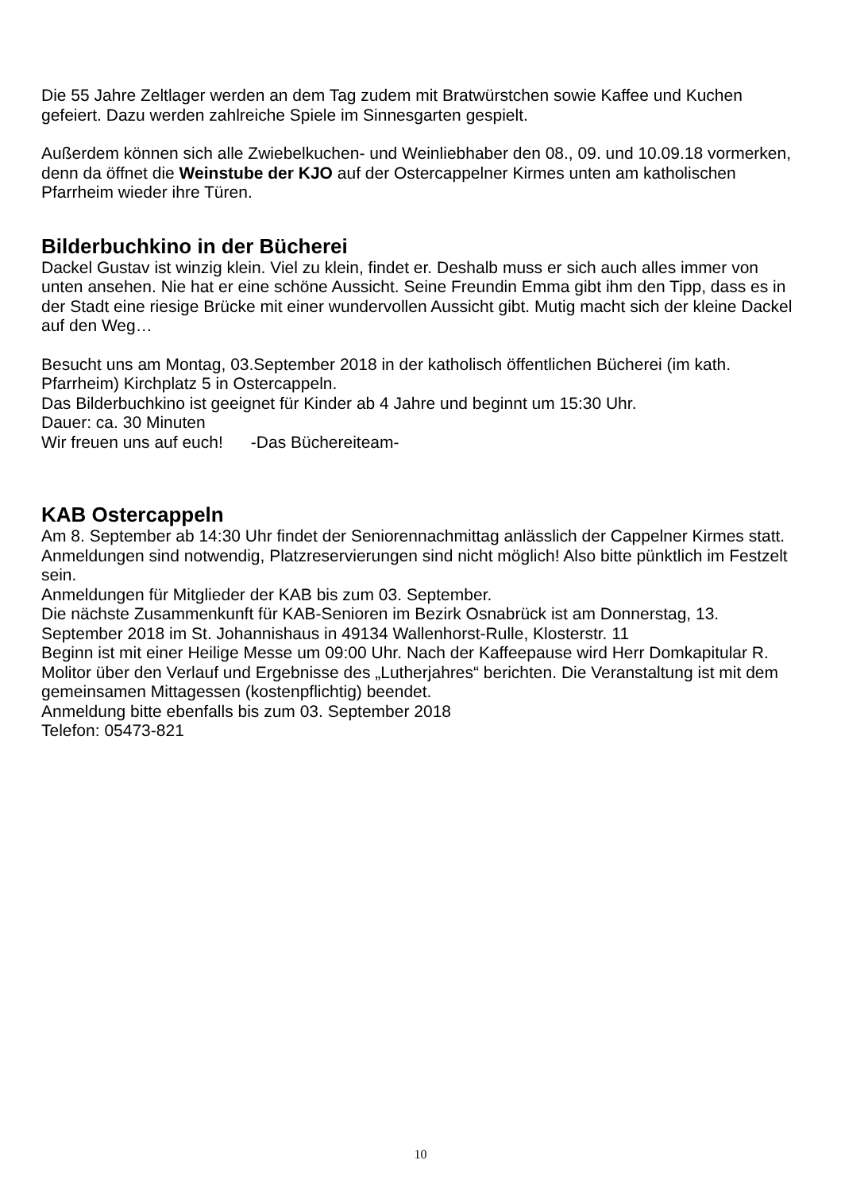Die 55 Jahre Zeltlager werden an dem Tag zudem mit Bratwürstchen sowie Kaffee und Kuchen gefeiert. Dazu werden zahlreiche Spiele im Sinnesgarten gespielt.
Außerdem können sich alle Zwiebelkuchen- und Weinliebhaber den 08., 09. und 10.09.18 vormerken, denn da öffnet die Weinstube der KJO auf der Ostercappelner Kirmes unten am katholischen Pfarrheim wieder ihre Türen.
Bilderbuchkino in der Bücherei
Dackel Gustav ist winzig klein. Viel zu klein, findet er. Deshalb muss er sich auch alles immer von unten ansehen. Nie hat er eine schöne Aussicht. Seine Freundin Emma gibt ihm den Tipp, dass es in der Stadt eine riesige Brücke mit einer wundervollen Aussicht gibt. Mutig macht sich der kleine Dackel auf den Weg…
Besucht uns am Montag, 03.September 2018 in der katholisch öffentlichen Bücherei (im kath. Pfarrheim) Kirchplatz 5 in Ostercappeln.
Das Bilderbuchkino ist geeignet für Kinder ab 4 Jahre und beginnt um 15:30 Uhr.
Dauer: ca. 30 Minuten
Wir freuen uns auf euch! -Das Büchereiteam-
KAB Ostercappeln
Am 8. September ab 14:30 Uhr findet der Seniorennachmittag anlässlich der Cappelner Kirmes statt. Anmeldungen sind notwendig, Platzreservierungen sind nicht möglich! Also bitte pünktlich im Festzelt sein.
Anmeldungen für Mitglieder der KAB bis zum 03. September.
Die nächste Zusammenkunft für KAB-Senioren im Bezirk Osnabrück ist am Donnerstag, 13. September 2018 im St. Johannishaus in 49134 Wallenhorst-Rulle, Klosterstr. 11
Beginn ist mit einer Heilige Messe um 09:00 Uhr. Nach der Kaffeepause wird Herr Domkapitular R. Molitor über den Verlauf und Ergebnisse des „Lutherjahres“ berichten. Die Veranstaltung ist mit dem gemeinsamen Mittagessen (kostenpflichtig) beendet.
Anmeldung bitte ebenfalls bis zum 03. September 2018
Telefon: 05473-821
10